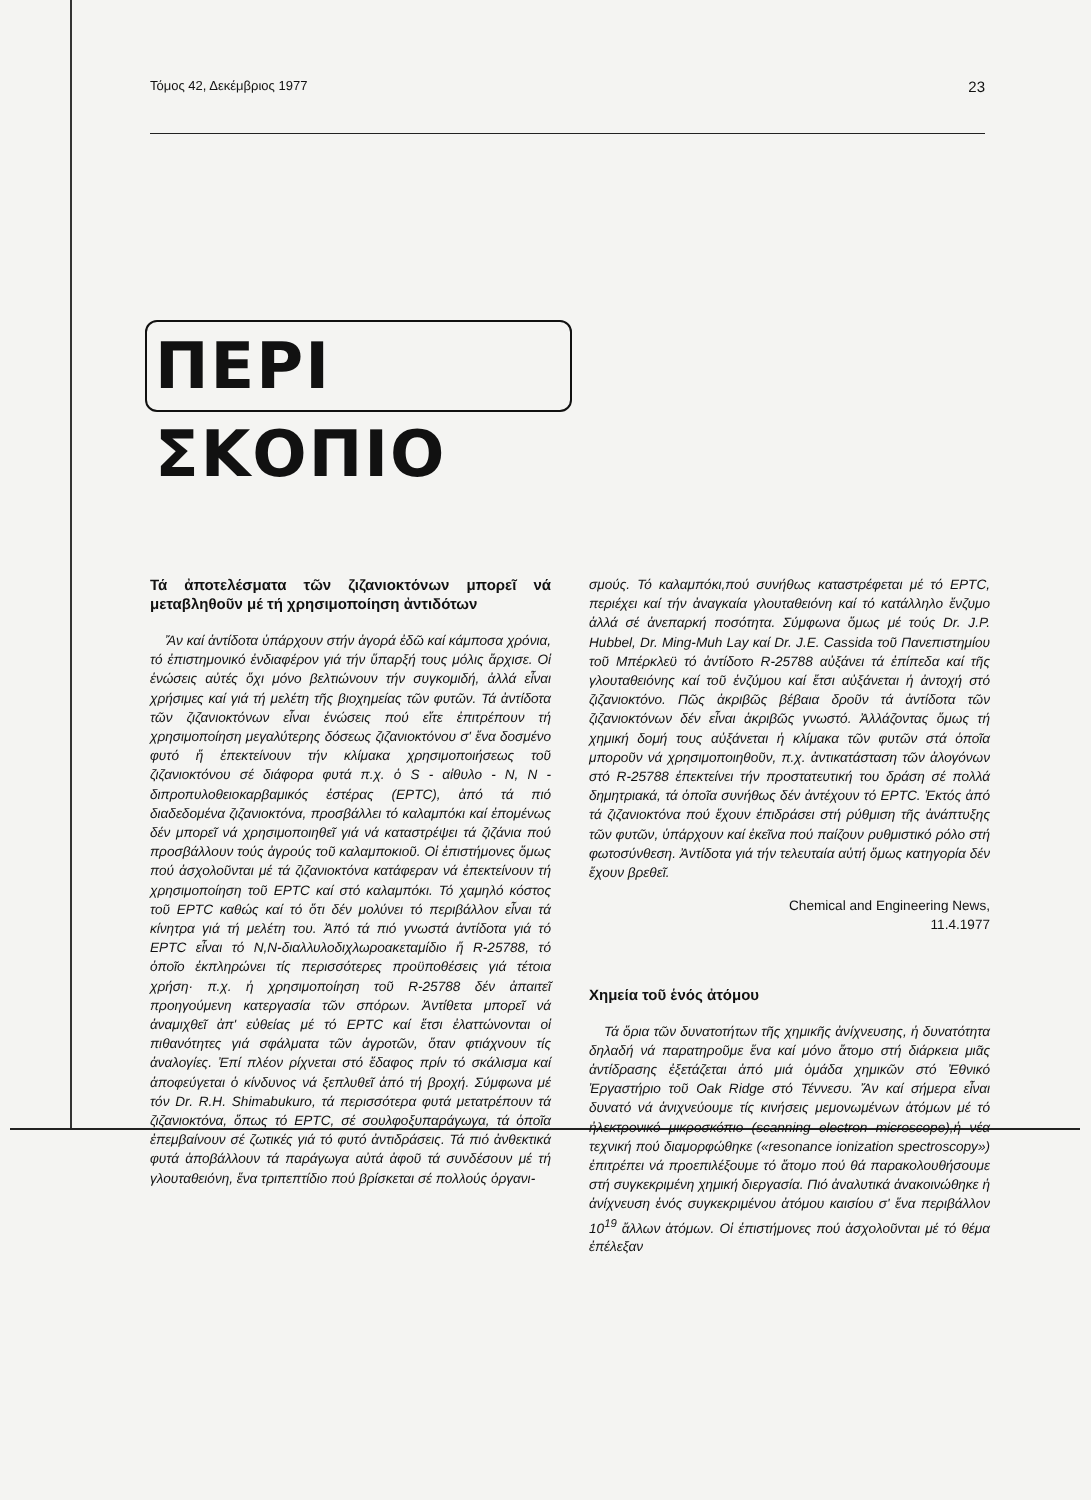Τόμος 42, Δεκέμβριος 1977 23
ΠΕΡΙ ΣΚΟΠΙΟ
Τά ἀποτελέσματα τῶν ζιζανιοκτόνων μπορεῖ νά μεταβληθοῦν μέ τή χρησιμοποίηση ἀντιδότων
Ἄν καί ἀντίδοτα ὑπάρχουν στήν ἀγορά ἐδῶ καί κάμποσα χρόνια, τό ἐπιστημονικό ἐνδιαφέρον γιά τήν ὕπαρξή τους μόλις ἄρχισε. Οἱ ἑνώσεις αὐτές ὄχι μόνο βελτιώνουν τήν συγκομιδή, ἀλλά εἶναι χρήσιμες καί γιά τή μελέτη τῆς βιοχημείας τῶν φυτῶν. Τά ἀντίδοτα τῶν ζιζανιοκτόνων εἶναι ἑνώσεις πού εἴτε ἐπιτρέπουν τή χρησιμοποίηση μεγαλύτερης δόσεως ζιζανιοκτόνου σ' ἕνα δοσμένο φυτό ἤ ἐπεκτείνουν τήν κλίμακα χρησιμοποιήσεως τοῦ ζιζανιοκτόνου σέ διάφορα φυτά π.χ. ὁ S - αἰθυλο - N, N - διπροπυλοθειοκαρβαμικός ἐστέρας (EPTC), ἀπό τά πιό διαδεδομένα ζιζανιοκτόνα, προσβάλλει τό καλαμπόκι καί ἐπομένως δέν μπορεῖ νά χρησιμοποιηθεῖ γιά νά καταστρέψει τά ζιζάνια πού προσβάλλουν τούς ἀγρούς τοῦ καλαμποκιοῦ. Οἱ ἐπιστήμονες ὅμως πού ἀσχολοῦνται μέ τά ζιζανιοκτόνα κατάφεραν νά ἐπεκτείνουν τή χρησιμοποίηση τοῦ EPTC καί στό καλαμπόκι. Τό χαμηλό κόστος τοῦ EPTC καθώς καί τό ὅτι δέν μολύνει τό περιβάλλον εἶναι τά κίνητρα γιά τή μελέτη του. Ἀπό τά πιό γνωστά ἀντίδοτα γιά τό EPTC εἶναι τό N,N-διαλλυλοδιχλωροακεταμίδιο ἤ R-25788, τό ὁποῖο ἐκπληρώνει τίς περισσότερες προϋποθέσεις γιά τέτοια χρήση· π.χ. ἡ χρησιμοποίηση τοῦ R-25788 δέν ἀπαιτεῖ προηγούμενη κατεργασία τῶν σπόρων. Ἀντίθετα μπορεῖ νά ἀναμιχθεῖ ἀπ' εὐθείας μέ τό EPTC καί ἔτσι ἐλαττώνονται οἱ πιθανότητες γιά σφάλματα τῶν ἀγροτῶν, ὅταν φτιάχνουν τίς ἀναλογίες. Ἐπί πλέον ρίχνεται στό ἔδαφος πρίν τό σκάλισμα καί ἀποφεύγεται ὁ κίνδυνος νά ξεπλυθεῖ ἀπό τή βροχή. Σύμφωνα μέ τόν Dr. R.H. Shimabukuro, τά περισσότερα φυτά μετατρέπουν τά ζιζανιοκτόνα, ὅπως τό EPTC, σέ σουλφοξυπαράγωγα, τά ὁποῖα ἐπεμβαίνουν σέ ζωτικές γιά τό φυτό ἀντιδράσεις. Τά πιό ἀνθεκτικά φυτά ἀποβάλλουν τά παράγωγα αὐτά ἀφοῦ τά συνδέσουν μέ τή γλουταθειόνη, ἕνα τριπεπτίδιο πού βρίσκεται σέ πολλούς ὀργανι-
σμούς. Τό καλαμπόκι,πού συνήθως καταστρέφεται μέ τό EPTC, περιέχει καί τήν ἀναγκαία γλουταθειόνη καί τό κατάλληλο ἔνζυμο ἀλλά σέ ἀνεπαρκή ποσότητα. Σύμφωνα ὅμως μέ τούς Dr. J.P. Hubbel, Dr. Ming-Muh Lay καί Dr. J.E. Cassida τοῦ Πανεπιστημίου τοῦ Μπέρκλεϋ τό ἀντίδοτο R-25788 αὐξάνει τά ἐπίπεδα καί τῆς γλουταθειόνης καί τοῦ ἐνζύμου καί ἔτσι αὐξάνεται ἡ ἀντοχή στό ζιζανιοκτόνο. Πῶς ἀκριβῶς βέβαια δροῦν τά ἀντίδοτα τῶν ζιζανιοκτόνων δέν εἶναι ἀκριβῶς γνωστό. Ἀλλάζοντας ὅμως τή χημική δομή τους αὐξάνεται ἡ κλίμακα τῶν φυτῶν στά ὁποῖα μποροῦν νά χρησιμοποιηθοῦν, π.χ. ἀντικατάσταση τῶν ἀλογόνων στό R-25788 ἐπεκτείνει τήν προστατευτική του δράση σέ πολλά δημητριακά, τά ὁποῖα συνήθως δέν ἀντέχουν τό EPTC. Ἐκτός ἀπό τά ζιζανιοκτόνα πού ἔχουν ἐπιδράσει στή ρύθμιση τῆς ἀνάπτυξης τῶν φυτῶν, ὑπάρχουν καί ἐκεῖνα πού παίζουν ρυθμιστικό ρόλο στή φωτοσύνθεση. Ἀντίδοτα γιά τήν τελευταία αὐτή ὅμως κατηγορία δέν ἔχουν βρεθεῖ.
Chemical and Engineering News,
11.4.1977
Χημεία τοῦ ἑνός ἀτόμου
Τά ὅρια τῶν δυνατοτήτων τῆς χημικῆς ἀνίχνευσης, ἡ δυνατότητα δηλαδή νά παρατηροῦμε ἕνα καί μόνο ἄτομο στή διάρκεια μιᾶς ἀντίδρασης ἐξετάζεται ἀπό μιά ὁμάδα χημικῶν στό Ἐθνικό Ἐργαστήριο τοῦ Oak Ridge στό Τέννεσυ. Ἄν καί σήμερα εἶναι δυνατό νά ἀνιχνεύουμε τίς κινήσεις μεμονωμένων ἀτόμων μέ τό ἠλεκτρονικό μικροσκόπιο (scanning electron microscope),ἡ νέα τεχνική πού διαμορφώθηκε («resonance ionization spectroscopy») ἐπιτρέπει νά προεπιλέξουμε τό ἄτομο πού θά παρακολουθήσουμε στή συγκεκριμένη χημική διεργασία. Πιό ἀναλυτικά ἀνακοινώθηκε ἡ ἀνίχνευση ἑνός συγκεκριμένου ἀτόμου καισίου σ' ἕνα περιβάλλον 10<sup>19</sup> ἄλλων ἀτόμων. Οἱ ἐπιστήμονες πού ἀσχολοῦνται μέ τό θέμα ἐπέλεξαν